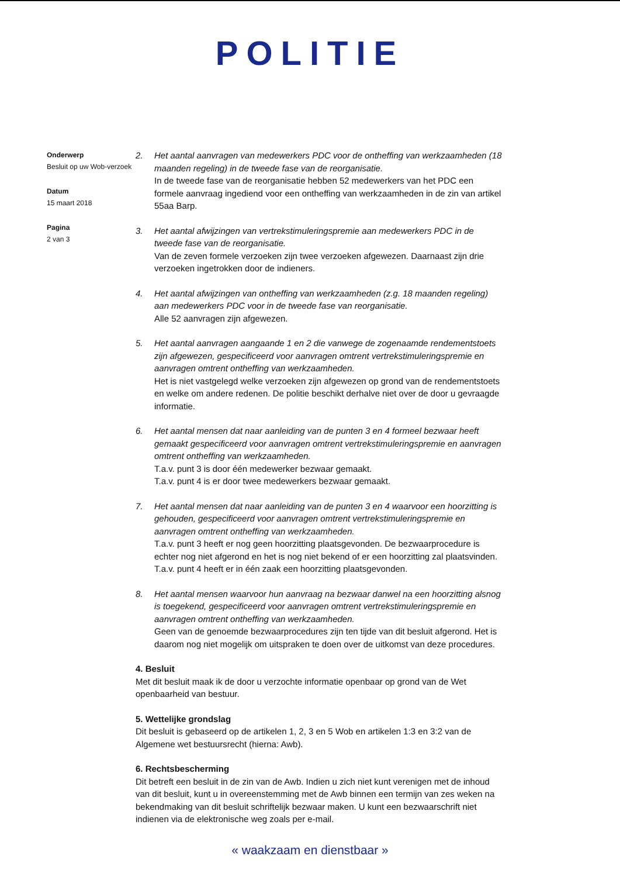POLITIE
Onderwerp
Besluit op uw Wob-verzoek
Datum
15 maart 2018
Pagina
2 van 3
2. Het aantal aanvragen van medewerkers PDC voor de ontheffing van werkzaamheden (18 maanden regeling) in de tweede fase van de reorganisatie.
In de tweede fase van de reorganisatie hebben 52 medewerkers van het PDC een formele aanvraag ingediend voor een ontheffing van werkzaamheden in de zin van artikel 55aa Barp.
3. Het aantal afwijzingen van vertrekstimuleringspremie aan medewerkers PDC in de tweede fase van de reorganisatie.
Van de zeven formele verzoeken zijn twee verzoeken afgewezen. Daarnaast zijn drie verzoeken ingetrokken door de indieners.
4. Het aantal afwijzingen van ontheffing van werkzaamheden (z.g. 18 maanden regeling) aan medewerkers PDC voor in de tweede fase van reorganisatie.
Alle 52 aanvragen zijn afgewezen.
5. Het aantal aanvragen aangaande 1 en 2 die vanwege de zogenaamde rendementstoets zijn afgewezen, gespecificeerd voor aanvragen omtrent vertrekstimuleringspremie en aanvragen omtrent ontheffing van werkzaamheden.
Het is niet vastgelegd welke verzoeken zijn afgewezen op grond van de rendementstoets en welke om andere redenen. De politie beschikt derhalve niet over de door u gevraagde informatie.
6. Het aantal mensen dat naar aanleiding van de punten 3 en 4 formeel bezwaar heeft gemaakt gespecificeerd voor aanvragen omtrent vertrekstimuleringspremie en aanvragen omtrent ontheffing van werkzaamheden.
T.a.v. punt 3 is door één medewerker bezwaar gemaakt.
T.a.v. punt 4 is er door twee medewerkers bezwaar gemaakt.
7. Het aantal mensen dat naar aanleiding van de punten 3 en 4 waarvoor een hoorzitting is gehouden, gespecificeerd voor aanvragen omtrent vertrekstimuleringspremie en aanvragen omtrent ontheffing van werkzaamheden.
T.a.v. punt 3 heeft er nog geen hoorzitting plaatsgevonden. De bezwaarprocedure is echter nog niet afgerond en het is nog niet bekend of er een hoorzitting zal plaatsvinden.
T.a.v. punt 4 heeft er in één zaak een hoorzitting plaatsgevonden.
8. Het aantal mensen waarvoor hun aanvraag na bezwaar danwel na een hoorzitting alsnog is toegekend, gespecificeerd voor aanvragen omtrent vertrekstimuleringspremie en aanvragen omtrent ontheffing van werkzaamheden.
Geen van de genoemde bezwaarprocedures zijn ten tijde van dit besluit afgerond. Het is daarom nog niet mogelijk om uitspraken te doen over de uitkomst van deze procedures.
4. Besluit
Met dit besluit maak ik de door u verzochte informatie openbaar op grond van de Wet openbaarheid van bestuur.
5. Wettelijke grondslag
Dit besluit is gebaseerd op de artikelen 1, 2, 3 en 5 Wob en artikelen 1:3 en 3:2 van de Algemene wet bestuursrecht (hierna: Awb).
6. Rechtsbescherming
Dit betreft een besluit in de zin van de Awb. Indien u zich niet kunt verenigen met de inhoud van dit besluit, kunt u in overeenstemming met de Awb binnen een termijn van zes weken na bekendmaking van dit besluit schriftelijk bezwaar maken. U kunt een bezwaarschrift niet indienen via de elektronische weg zoals per e-mail.
« waakzaam en dienstbaar »